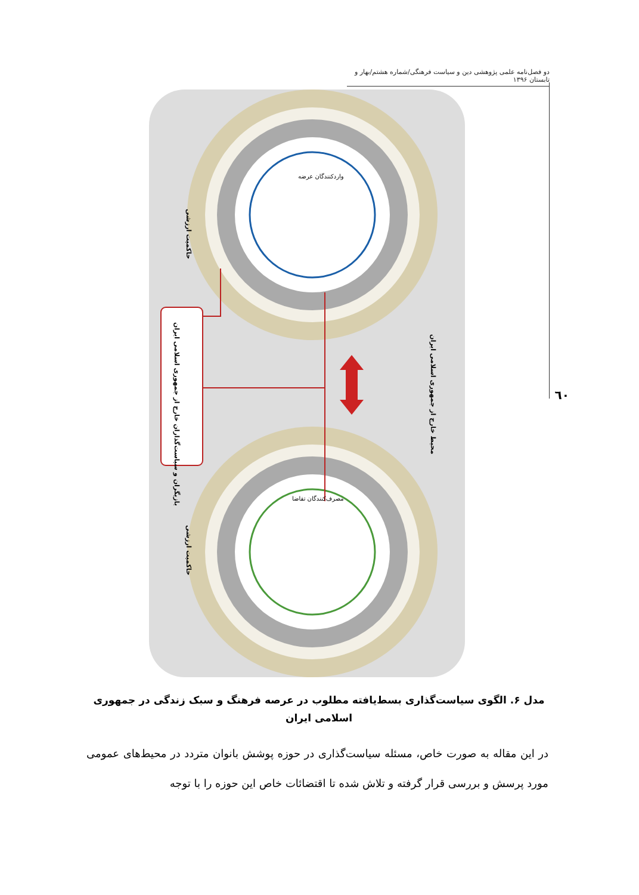دو فصل‌نامه علمی پژوهشی دین و سیاست فرهنگی/شماره هشتم/بهار و تابستان ۱۳۹۶
٦٠
بازیگران و سیاست‌گذاران خارج از جمهوری اسلامی ایران
محیط خارج از جمهوری اسلامی ایران
حاکمیت ارزشی
حاکمیت ارزشی
واردکنندگان عرضه
مصرف‌کنندگان تقاضا
مدل ۶. الگوی سیاست‌گذاری بسط‌یافته مطلوب در عرصه فرهنگ و سبک زندگی در جمهوری
اسلامی ایران
در این مقاله به صورت خاص، مسئله سیاست‌گذاری در حوزه پوشش بانوان متردد در محیط‌های عمومی مورد پرسش و بررسی قرار گرفته و تلاش شده تا اقتضائات خاص این حوزه را با توجه